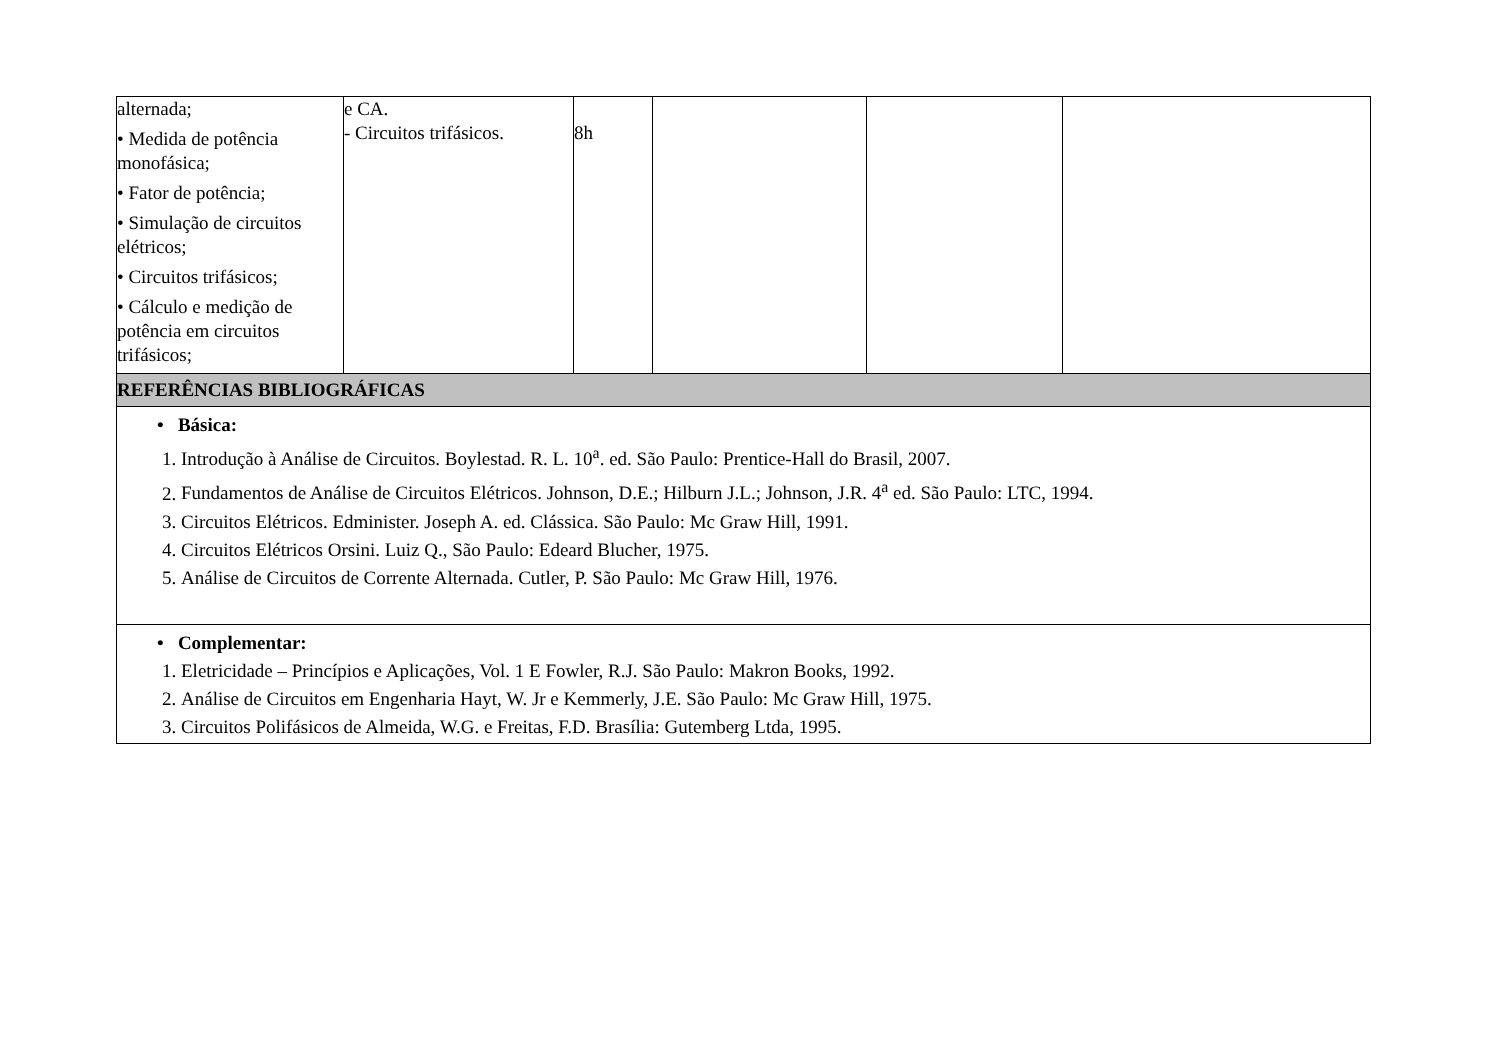| alternada; • Medida de potência monofásica; • Fator de potência; • Simulação de circuitos elétricos; • Circuitos trifásicos; • Cálculo e medição de potência em circuitos trifásicos; | e CA. - Circuitos trifásicos. | 8h | | | |
| REFERÊNCIAS BIBLIOGRÁFICAS | | | | | |
| • Básica: 1. Introdução à Análise de Circuitos. Boylestad. R. L. 10<sup>a</sup>. ed. São Paulo: Prentice-Hall do Brasil, 2007. 2. Fundamentos de Análise de Circuitos Elétricos. Johnson, D.E.; Hilburn J.L.; Johnson, J.R. 4<sup>a</sup> ed. São Paulo: LTC, 1994. 3. Circuitos Elétricos. Edminister. Joseph A. ed. Clássica. São Paulo: Mc Graw Hill, 1991. 4. Circuitos Elétricos Orsini. Luiz Q., São Paulo: Edeard Blucher, 1975. 5. Análise de Circuitos de Corrente Alternada. Cutler, P. São Paulo: Mc Graw Hill, 1976. | | | | | |
| • Complementar: 1. Eletricidade – Princípios e Aplicações, Vol. 1 E Fowler, R.J. São Paulo: Makron Books, 1992. 2. Análise de Circuitos em Engenharia Hayt, W. Jr e Kemmerly, J.E. São Paulo: Mc Graw Hill, 1975. 3. Circuitos Polifásicos de Almeida, W.G. e Freitas, F.D. Brasília: Gutemberg Ltda, 1995. | | | | | |